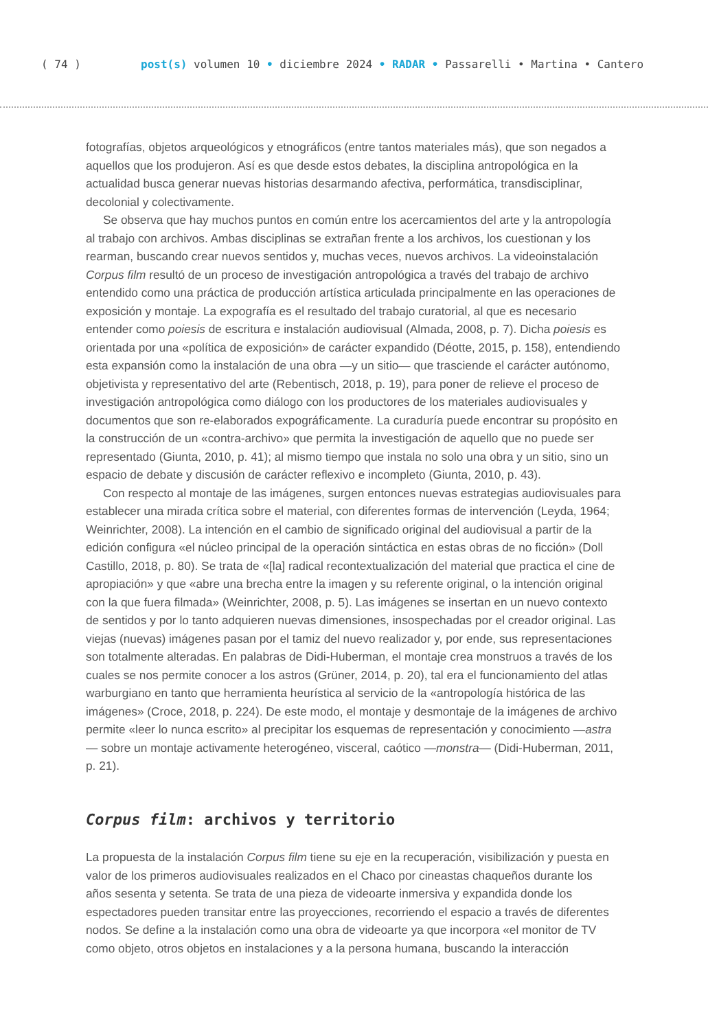( 74 ) post(s) volumen 10 • diciembre 2024 • RADAR • Passarelli • Martina • Cantero
fotografías, objetos arqueológicos y etnográficos (entre tantos materiales más), que son negados a aquellos que los produjeron. Así es que desde estos debates, la disciplina antropológica en la actualidad busca generar nuevas historias desarmando afectiva, performática, transdisciplinar, decolonial y colectivamente.
Se observa que hay muchos puntos en común entre los acercamientos del arte y la antropología al trabajo con archivos. Ambas disciplinas se extrañan frente a los archivos, los cuestionan y los rearman, buscando crear nuevos sentidos y, muchas veces, nuevos archivos. La videoinstalación Corpus film resultó de un proceso de investigación antropológica a través del trabajo de archivo entendido como una práctica de producción artística articulada principalmente en las operaciones de exposición y montaje. La expografía es el resultado del trabajo curatorial, al que es necesario entender como poiesis de escritura e instalación audiovisual (Almada, 2008, p. 7). Dicha poiesis es orientada por una «política de exposición» de carácter expandido (Déotte, 2015, p. 158), entendiendo esta expansión como la instalación de una obra —y un sitio— que trasciende el carácter autónomo, objetivista y representativo del arte (Rebentisch, 2018, p. 19), para poner de relieve el proceso de investigación antropológica como diálogo con los productores de los materiales audiovisuales y documentos que son re-elaborados expográficamente. La curaduría puede encontrar su propósito en la construcción de un «contra-archivo» que permita la investigación de aquello que no puede ser representado (Giunta, 2010, p. 41); al mismo tiempo que instala no solo una obra y un sitio, sino un espacio de debate y discusión de carácter reflexivo e incompleto (Giunta, 2010, p. 43).
Con respecto al montaje de las imágenes, surgen entonces nuevas estrategias audiovisuales para establecer una mirada crítica sobre el material, con diferentes formas de intervención (Leyda, 1964; Weinrichter, 2008). La intención en el cambio de significado original del audiovisual a partir de la edición configura «el núcleo principal de la operación sintáctica en estas obras de no ficción» (Doll Castillo, 2018, p. 80). Se trata de «[la] radical recontextualización del material que practica el cine de apropiación» y que «abre una brecha entre la imagen y su referente original, o la intención original con la que fuera filmada» (Weinrichter, 2008, p. 5). Las imágenes se insertan en un nuevo contexto de sentidos y por lo tanto adquieren nuevas dimensiones, insospechadas por el creador original. Las viejas (nuevas) imágenes pasan por el tamiz del nuevo realizador y, por ende, sus representaciones son totalmente alteradas. En palabras de Didi-Huberman, el montaje crea monstruos a través de los cuales se nos permite conocer a los astros (Grüner, 2014, p. 20), tal era el funcionamiento del atlas warburgiano en tanto que herramienta heurística al servicio de la «antropología histórica de las imágenes» (Croce, 2018, p. 224). De este modo, el montaje y desmontaje de la imágenes de archivo permite «leer lo nunca escrito» al precipitar los esquemas de representación y conocimiento —astra— sobre un montaje activamente heterogéneo, visceral, caótico —monstra— (Didi-Huberman, 2011, p. 21).
Corpus film: archivos y territorio
La propuesta de la instalación Corpus film tiene su eje en la recuperación, visibilización y puesta en valor de los primeros audiovisuales realizados en el Chaco por cineastas chaqueños durante los años sesenta y setenta. Se trata de una pieza de videoarte inmersiva y expandida donde los espectadores pueden transitar entre las proyecciones, recorriendo el espacio a través de diferentes nodos. Se define a la instalación como una obra de videoarte ya que incorpora «el monitor de TV como objeto, otros objetos en instalaciones y a la persona humana, buscando la interacción